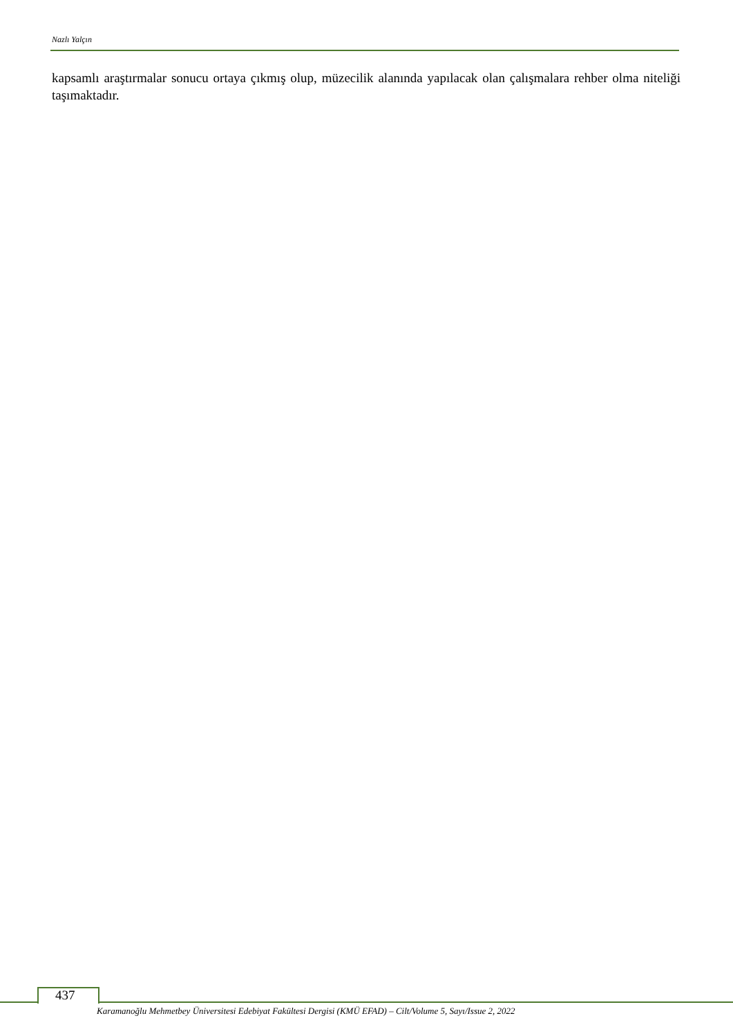Nazlı Yalçın
kapsamlı araştırmalar sonucu ortaya çıkmış olup, müzecilik alanında yapılacak olan çalışmalara rehber olma niteliği taşımaktadır.
437
Karamanoğlu Mehmetbey Üniversitesi Edebiyat Fakültesi Dergisi (KMÜ EFAD) – Cilt/Volume 5, Sayı/Issue 2, 2022